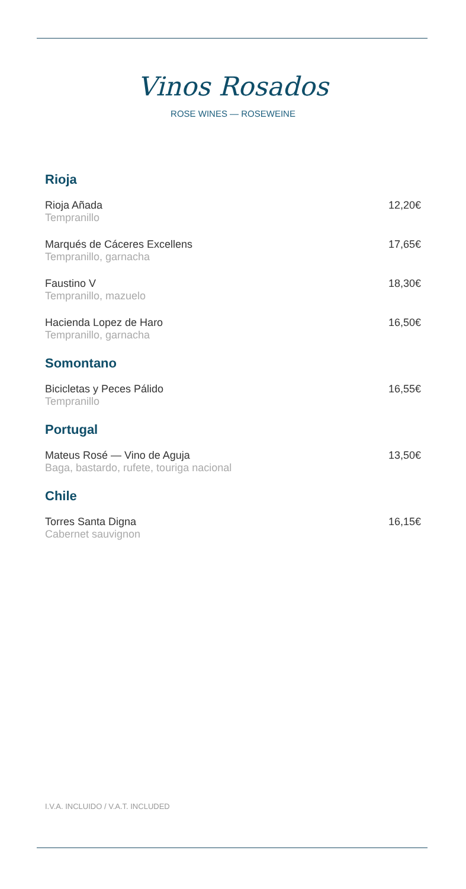Vinos Rosados
ROSE WINES — ROSEWEINE
Rioja
Rioja Añada
Tempranillo
12,20€
Marqués de Cáceres Excellens
Tempranillo, garnacha
17,65€
Faustino V
Tempranillo, mazuelo
18,30€
Hacienda Lopez de Haro
Tempranillo, garnacha
16,50€
Somontano
Bicicletas y Peces Pálido
Tempranillo
16,55€
Portugal
Mateus Rosé — Vino de Aguja
Baga, bastardo, rufete, touriga nacional
13,50€
Chile
Torres Santa Digna
Cabernet sauvignon
16,15€
I.V.A. INCLUIDO / V.A.T. INCLUDED